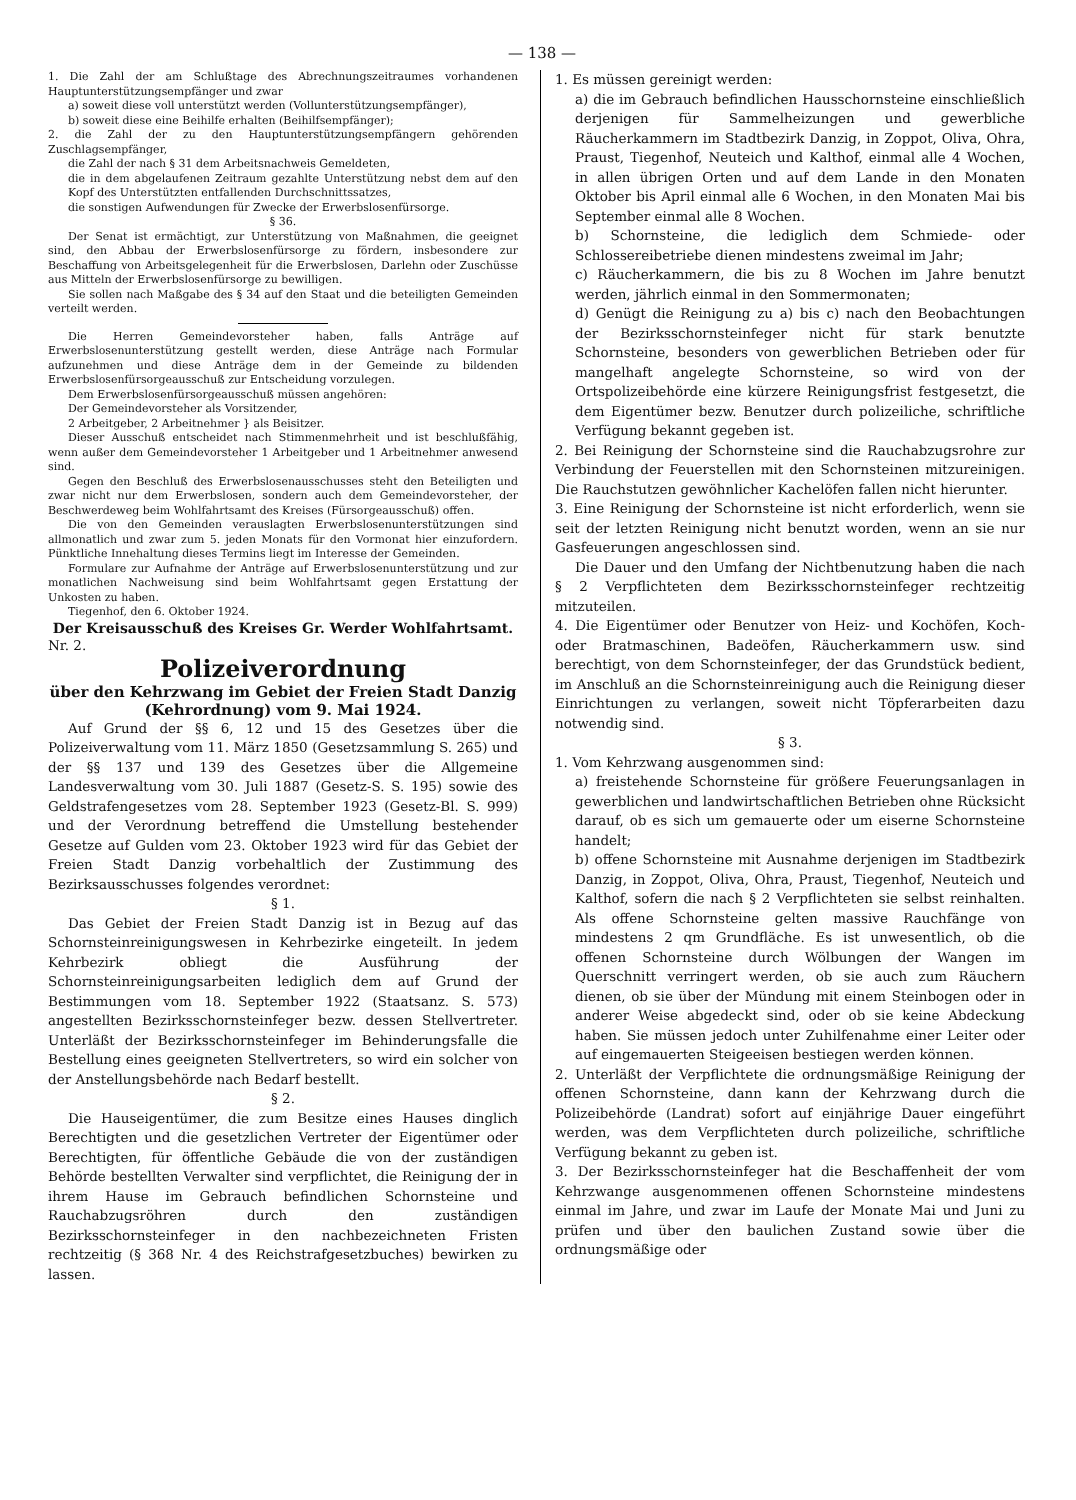— 138 —
1. Die Zahl der am Schlußtage des Abrechnungszeitraumes vorhandenen Hauptunterstützungsempfänger und zwar
a) soweit diese voll unterstützt werden (Vollunterstützungsempfänger),
b) soweit diese eine Beihilfe erhalten (Beihilfsempfänger);
2. die Zahl der zu den Hauptunterstützungsempfängern gehörenden Zuschlagsempfänger,
die Zahl der nach § 31 dem Arbeitsnachweis Gemeldeten,
die in dem abgelaufenen Zeitraum gezahlte Unterstützung nebst dem auf den Kopf des Unterstützten entfallenden Durchschnittssatzes,
die sonstigen Aufwendungen für Zwecke der Erwerbslosenfürsorge.
§ 36.
Der Senat ist ermächtigt, zur Unterstützung von Maßnahmen, die geeignet sind, den Abbau der Erwerbslosenfürsorge zu fördern, insbesondere zur Beschaffung von Arbeitsgelegenheit für die Erwerbslosen, Darlehn oder Zuschüsse aus Mitteln der Erwerbslosenfürsorge zu bewilligen.
Sie sollen nach Maßgabe des § 34 auf den Staat und die beteiligten Gemeinden verteilt werden.
Die Herren Gemeindevorsteher haben, falls Anträge auf Erwerbslosenunterstützung gestellt werden, diese Anträge nach Formular aufzunehmen und diese Anträge dem in der Gemeinde zu bildenden Erwerbslosenfürsorgeausschuß zur Entscheidung vorzulegen.
Dem Erwerbslosenfürsorgeausschuß müssen angehören:
Der Gemeindevorsteher als Vorsitzender,
2 Arbeitgeber, 2 Arbeitnehmer } als Beisitzer.
Dieser Ausschuß entscheidet nach Stimmenmehrheit und ist beschlußfähig, wenn außer dem Gemeindevorsteher 1 Arbeitgeber und 1 Arbeitnehmer anwesend sind.
Gegen den Beschluß des Erwerbslosenausschusses steht den Beteiligten und zwar nicht nur dem Erwerbslosen, sondern auch dem Gemeindevorsteher, der Beschwerdeweg beim Wohlfahrtsamt des Kreises (Fürsorgeausschuß) offen.
Die von den Gemeinden verauslagten Erwerbslosenunterstützungen sind allmonatlich und zwar zum 5. jeden Monats für den Vormonat hier einzufordern. Pünktliche Innehaltung dieses Termins liegt im Interesse der Gemeinden.
Formulare zur Aufnahme der Anträge auf Erwerbslosenunterstützung und zur monatlichen Nachweisung sind beim Wohlfahrtsamt gegen Erstattung der Unkosten zu haben.
Tiegenhof, den 6. Oktober 1924.
Der Kreisausschuß des Kreises Gr. Werder Wohlfahrtsamt.
Nr. 2.
Polizeiverordnung
über den Kehrzwang im Gebiet der Freien Stadt Danzig (Kehrordnung) vom 9. Mai 1924.
Auf Grund der §§ 6, 12 und 15 des Gesetzes über die Polizeiverwaltung vom 11. März 1850 (Gesetzsammlung S. 265) und der §§ 137 und 139 des Gesetzes über die Allgemeine Landesverwaltung vom 30. Juli 1887 (Gesetz-S. S. 195) sowie des Geldstrafengesetzes vom 28. September 1923 (Gesetz-Bl. S. 999) und der Verordnung betreffend die Umstellung bestehender Gesetze auf Gulden vom 23. Oktober 1923 wird für das Gebiet der Freien Stadt Danzig vorbehaltlich der Zustimmung des Bezirksausschusses folgendes verordnet:
§ 1.
Das Gebiet der Freien Stadt Danzig ist in Bezug auf das Schornsteinreinigungswesen in Kehrbezirke eingeteilt. In jedem Kehrbezirk obliegt die Ausführung der Schornsteinreinigungsarbeiten lediglich dem auf Grund der Bestimmungen vom 18. September 1922 (Staatsanz. S. 573) angestellten Bezirksschornsteinfeger bezw. dessen Stellvertreter. Unterläßt der Bezirksschornsteinfeger im Behinderungsfalle die Bestellung eines geeigneten Stellvertreters, so wird ein solcher von der Anstellungsbehörde nach Bedarf bestellt.
§ 2.
Die Hauseigentümer, die zum Besitze eines Hauses dinglich Berechtigten und die gesetzlichen Vertreter der Eigentümer oder Berechtigten, für öffentliche Gebäude die von der zuständigen Behörde bestellten Verwalter sind verpflichtet, die Reinigung der in ihrem Hause im Gebrauch befindlichen Schornsteine und Rauchabzugsröhren durch den zuständigen Bezirksschornsteinfeger in den nachbezeichneten Fristen rechtzeitig (§ 368 Nr. 4 des Reichstrafgesetzbuches) bewirken zu lassen.
1. Es müssen gereinigt werden:
a) die im Gebrauch befindlichen Hausschornsteine einschließlich derjenigen für Sammelheizungen und gewerbliche Räucherkammern im Stadtbezirk Danzig, in Zoppot, Oliva, Ohra, Praust, Tiegenhof, Neuteich und Kalthof, einmal alle 4 Wochen, in allen übrigen Orten und auf dem Lande in den Monaten Oktober bis April einmal alle 6 Wochen, in den Monaten Mai bis September einmal alle 8 Wochen.
b) Schornsteine, die lediglich dem Schmiede- oder Schlossereibetriebe dienen mindestens zweimal im Jahr;
c) Räucherkammern, die bis zu 8 Wochen im Jahre benutzt werden, jährlich einmal in den Sommermonaten;
d) Genügt die Reinigung zu a) bis c) nach den Beobachtungen der Bezirksschornsteinfeger nicht für stark benutzte Schornsteine, besonders von gewerblichen Betrieben oder für mangelhaft angelegte Schornsteine, so wird von der Ortspolizeibehörde eine kürzere Reinigungsfrist festgesetzt, die dem Eigentümer bezw. Benutzer durch polizeiliche, schriftliche Verfügung bekannt gegeben ist.
2. Bei Reinigung der Schornsteine sind die Rauchabzugsrohre zur Verbindung der Feuerstellen mit den Schornsteinen mitzureinigen. Die Rauchstutzen gewöhnlicher Kachelöfen fallen nicht hierunter.
3. Eine Reinigung der Schornsteine ist nicht erforderlich, wenn sie seit der letzten Reinigung nicht benutzt worden, wenn an sie nur Gasfeuerungen angeschlossen sind.
Die Dauer und den Umfang der Nichtbenutzung haben die nach § 2 Verpflichteten dem Bezirksschornsteinfeger rechtzeitig mitzuteilen.
4. Die Eigentümer oder Benutzer von Heiz- und Kochöfen, Koch- oder Bratmaschinen, Badeöfen, Räucherkammern usw. sind berechtigt, von dem Schornsteinfeger, der das Grundstück bedient, im Anschluß an die Schornsteinreinigung auch die Reinigung dieser Einrichtungen zu verlangen, soweit nicht Töpferarbeiten dazu notwendig sind.
§ 3.
1. Vom Kehrzwang ausgenommen sind:
a) freistehende Schornsteine für größere Feuerungsanlagen in gewerblichen und landwirtschaftlichen Betrieben ohne Rücksicht darauf, ob es sich um gemauerte oder um eiserne Schornsteine handelt;
b) offene Schornsteine mit Ausnahme derjenigen im Stadtbezirk Danzig, in Zoppot, Oliva, Ohra, Praust, Tiegenhof, Neuteich und Kalthof, sofern die nach § 2 Verpflichteten sie selbst reinhalten. Als offene Schornsteine gelten massive Rauchfänge von mindestens 2 qm Grundfläche. Es ist unwesentlich, ob die offenen Schornsteine durch Wölbungen der Wangen im Querschnitt verringert werden, ob sie auch zum Räuchern dienen, ob sie über der Mündung mit einem Steinbogen oder in anderer Weise abgedeckt sind, oder ob sie keine Abdeckung haben. Sie müssen jedoch unter Zuhilfenahme einer Leiter oder auf eingemauerten Steigeeisen bestiegen werden können.
2. Unterläßt der Verpflichtete die ordnungsmäßige Reinigung der offenen Schornsteine, dann kann der Kehrzwang durch die Polizeibehörde (Landrat) sofort auf einjährige Dauer eingeführt werden, was dem Verpflichteten durch polizeiliche, schriftliche Verfügung bekannt zu geben ist.
3. Der Bezirksschornsteinfeger hat die Beschaffenheit der vom Kehrzwange ausgenommenen offenen Schornsteine mindestens einmal im Jahre, und zwar im Laufe der Monate Mai und Juni zu prüfen und über den baulichen Zustand sowie über die ordnungsmäßige oder